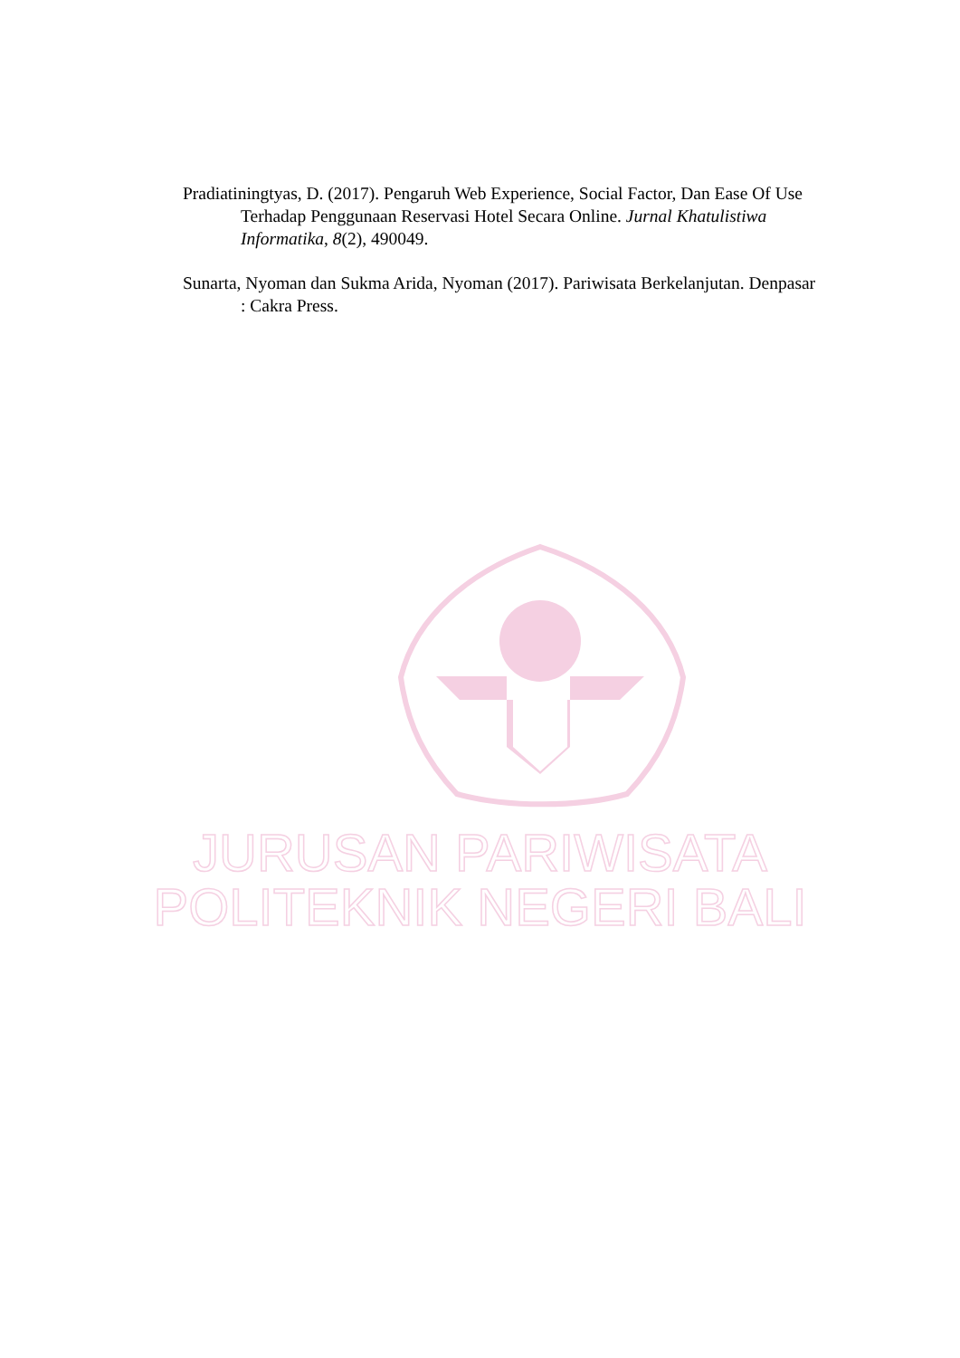Pradiatiningtyas, D. (2017). Pengaruh Web Experience, Social Factor, Dan Ease Of Use Terhadap Penggunaan Reservasi Hotel Secara Online. Jurnal Khatulistiwa Informatika, 8(2), 490049.
Sunarta, Nyoman dan Sukma Arida, Nyoman (2017). Pariwisata Berkelanjutan. Denpasar : Cakra Press.
JURUSAN PARIWISATA
POLITEKNIK NEGERI BALI